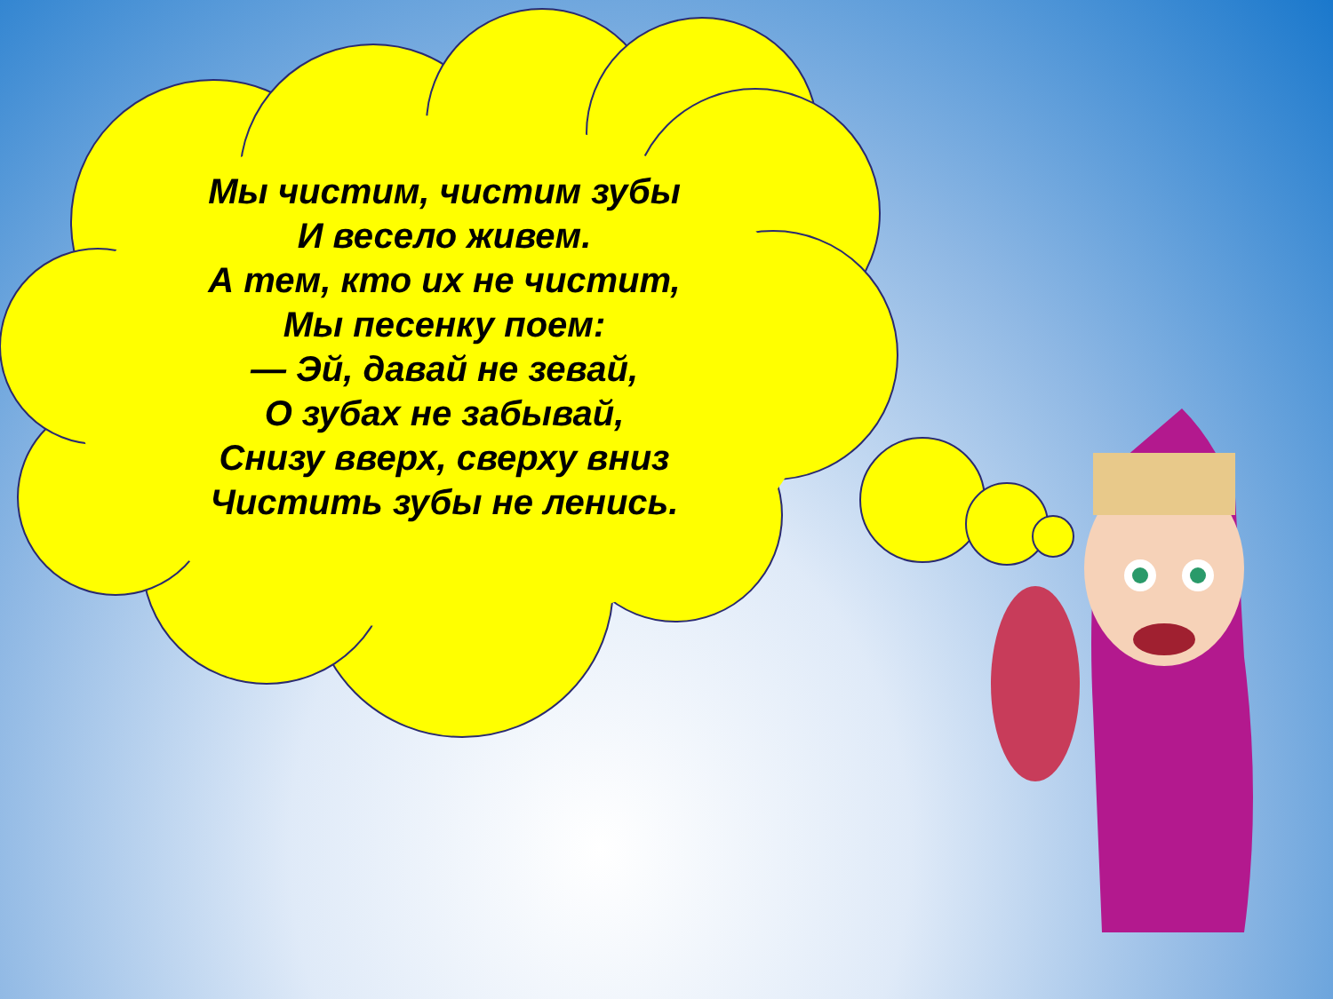Мы чистим, чистим зубы
И весело живем.
А тем, кто их не чистит,
Мы песенку поем:
— Эй, давай не зевай,
О зубах не забывай,
Снизу вверх, сверху вниз
Чистить зубы не ленись.